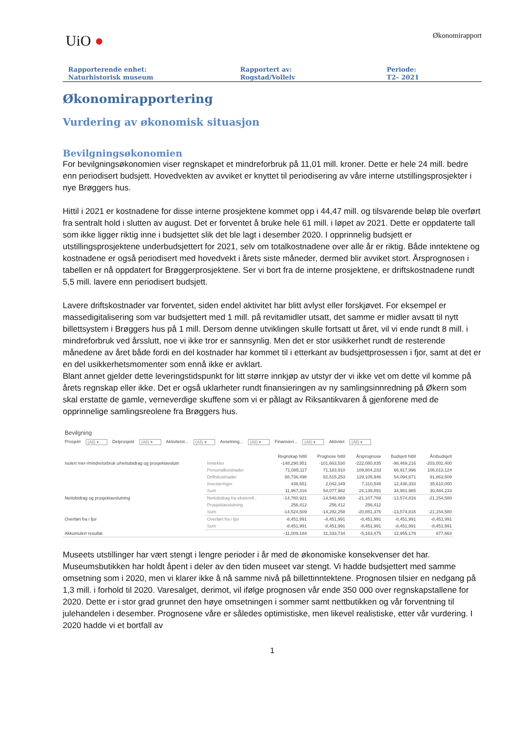UiO ●
Økonomirapport
Rapporterende enhet:
Naturhistorisk museum
Rapportert av:
Rogstad/Vollelv
Periode:
T2– 2021
Økonomirapportering
Vurdering av økonomisk situasjon
Bevilgningsøkonomien
For bevilgningsøkonomien viser regnskapet et mindreforbruk på 11,01 mill. kroner. Dette er hele 24 mill. bedre enn periodisert budsjett. Hovedvekten av avviket er knyttet til periodisering av våre interne utstillingsprosjekter i nye Brøggers hus.
Hittil i 2021 er kostnadene for disse interne prosjektene kommet opp i 44,47 mill. og tilsvarende beløp ble overført fra sentralt hold i slutten av august. Det er forventet å bruke hele 61 mill. i løpet av 2021. Dette er oppdaterte tall som ikke ligger riktig inne i budsjettet slik det ble lagt i desember 2020. I opprinnelig budsjett er utstillingsprosjektene underbudsjettert for 2021, selv om totalkostnadene over alle år er riktig. Både inntektene og kostnadene er også periodisert med hovedvekt i årets siste måneder, dermed blir avviket stort. Årsprognosen i tabellen er nå oppdatert for Brøggerprosjektene. Ser vi bort fra de interne prosjektene, er driftskostnadene rundt 5,5 mill. lavere enn periodisert budsjett.
Lavere driftskostnader var forventet, siden endel aktivitet har blitt avlyst eller forskjøvet. For eksempel er massedigitalisering som var budsjettert med 1 mill. på revitamidler utsatt, det samme er midler avsatt til nytt billettsystem i Brøggers hus på 1 mill. Dersom denne utviklingen skulle fortsatt ut året, vil vi ende rundt 8 mill. i mindreforbruk ved årsslutt, noe vi ikke tror er sannsynlig. Men det er stor usikkerhet rundt de resterende månedene av året både fordi en del kostnader har kommet til i etterkant av budsjettprosessen i fjor, samt at det er en del usikkerhetsmomenter som ennå ikke er avklart.
Blant annet gjelder dette leveringstidspunkt for litt større innkjøp av utstyr der vi ikke vet om dette vil komme på årets regnskap eller ikke. Det er også uklarheter rundt finansieringen av ny samlingsinnredning på Økern som skal erstatte de gamle, verneverdige skuffene som vi er pålagt av Riksantikvaren å gjenforene med de opprinnelige samlingsreolene fra Brøggers hus.
Bevilgning
Prosjekt (All) ▾ Delprosjekt (All) ▾ Aktivitetst... (All) ▾ Avsetning... (All) ▾ Finansieri... (All) ▾ Aktivitet (All) ▾
| | | Regnskap hittil | Prognose hittil | Årsprognose | Budsjett hittil | Årsbudsjett |
| --- | --- | --- | --- | --- | --- | --- |
| Isolert mer-/mindreforbruk u/nettobidrag og prosjektavslutn | Inntekter | -148,290,951 | -101,663,530 | -222,080,835 | -98,469,216 | -203,002,400 |
| | Personalkostnader | 71,085,117 | 71,183,910 | 109,804,233 | 66,917,996 | 106,013,124 |
| | Driftskostnader | 88,736,498 | 82,515,253 | 129,105,946 | 54,094,871 | 91,863,509 |
| | Investeringer | 436,651 | 2,042,349 | 7,310,548 | 12,438,333 | 35,610,000 |
| | Sum | 11,967,316 | 54,077,982 | 24,139,891 | 34,981,985 | 30,484,233 |
| Nettobidrag og prosjektavslutning | Nettobidrag fra eksternfi.. | -14,780,921 | -14,548,669 | -21,107,788 | -13,574,816 | -21,154,580 |
| | Prosjektavslutning | 256,412 | 256,412 | 256,412 | | |
| | Sum | -14,524,509 | -14,292,258 | -20,851,376 | -13,574,816 | -21,154,580 |
| Overført fra i fjor | Overført fra i fjor | -8,451,991 | -8,451,991 | -8,451,991 | -8,451,991 | -8,451,991 |
| | Sum | -8,451,991 | -8,451,991 | -8,451,991 | -8,451,991 | -8,451,991 |
| Akkumulert resultat | | -11,009,184 | 31,333,734 | -5,163,475 | 12,955,179 | 877,663 |
Museets utstillinger har vært stengt i lengre perioder i år med de økonomiske konsekvenser det har. Museumsbutikken har holdt åpent i deler av den tiden museet var stengt. Vi hadde budsjettert med samme omsetning som i 2020, men vi klarer ikke å nå samme nivå på billettinntektene. Prognosen tilsier en nedgang på 1,3 mill. i forhold til 2020. Varesalget, derimot, vil ifølge prognosen vår ende 350 000 over regnskapstallene for 2020. Dette er i stor grad grunnet den høye omsetningen i sommer samt nettbutikken og vår forventning til julehandelen i desember. Prognosene våre er således optimistiske, men likevel realistiske, etter vår vurdering. I 2020 hadde vi et bortfall av
1